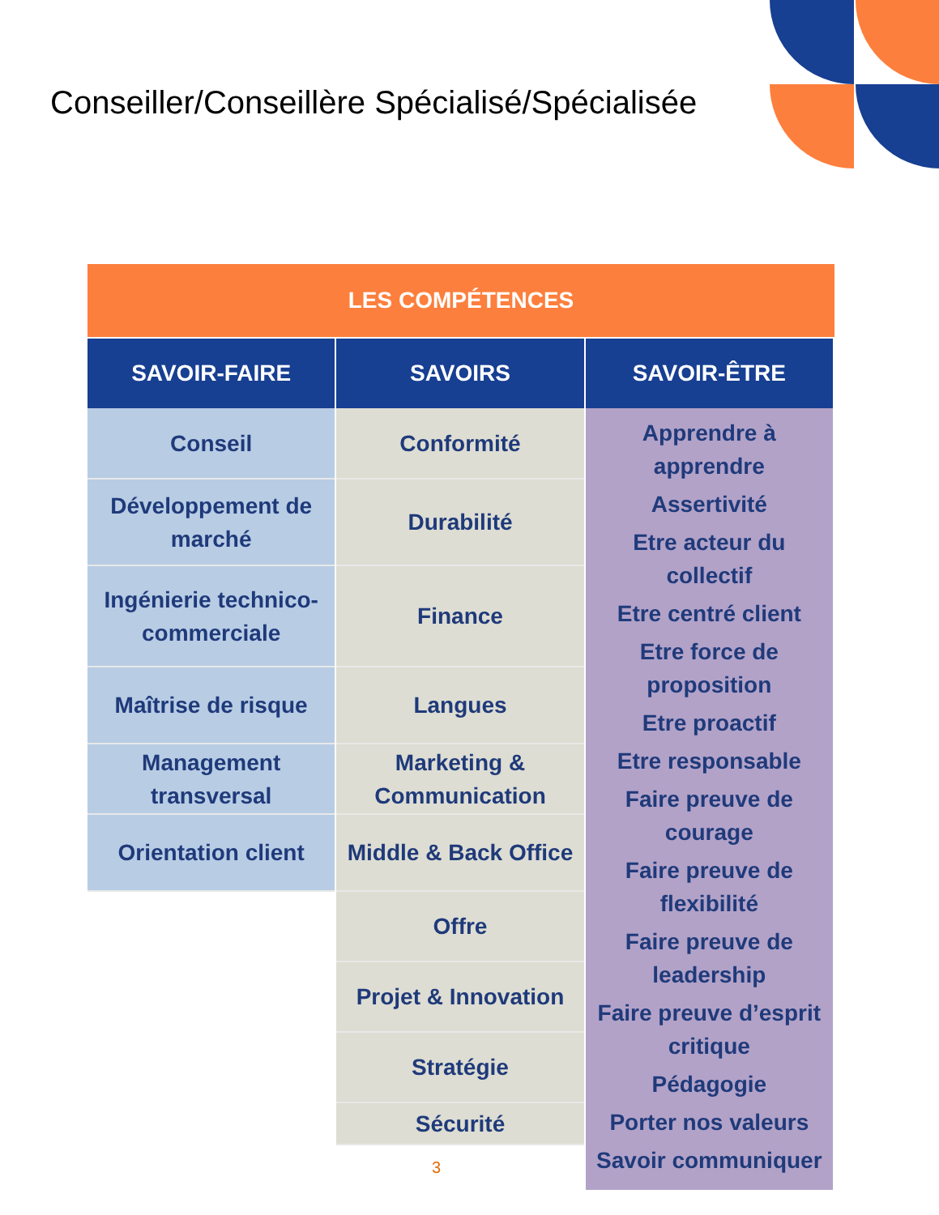Conseiller/Conseillère Spécialisé/Spécialisée
LES COMPÉTENCES
SAVOIR-FAIRE SAVOIRS SAVOIR-ÊTRE
Conseil
Développement de
marché
Ingénierie technico-
commerciale
Maîtrise de risque
Management
transversal
Orientation client
Conformité
Durabilité
Finance
Langues
Marketing &
Communication
Middle & Back Office
Offre
Projet & Innovation
Stratégie
Sécurité
Apprendre à
apprendre
Assertivité
Etre acteur du
collectif
Etre centré client
Etre force de
proposition
Etre proactif
Etre responsable
Faire preuve de
courage
Faire preuve de
flexibilité
Faire preuve de
leadership
Faire preuve d’esprit
critique
Pédagogie
Porter nos valeurs
Savoir communiquer
3